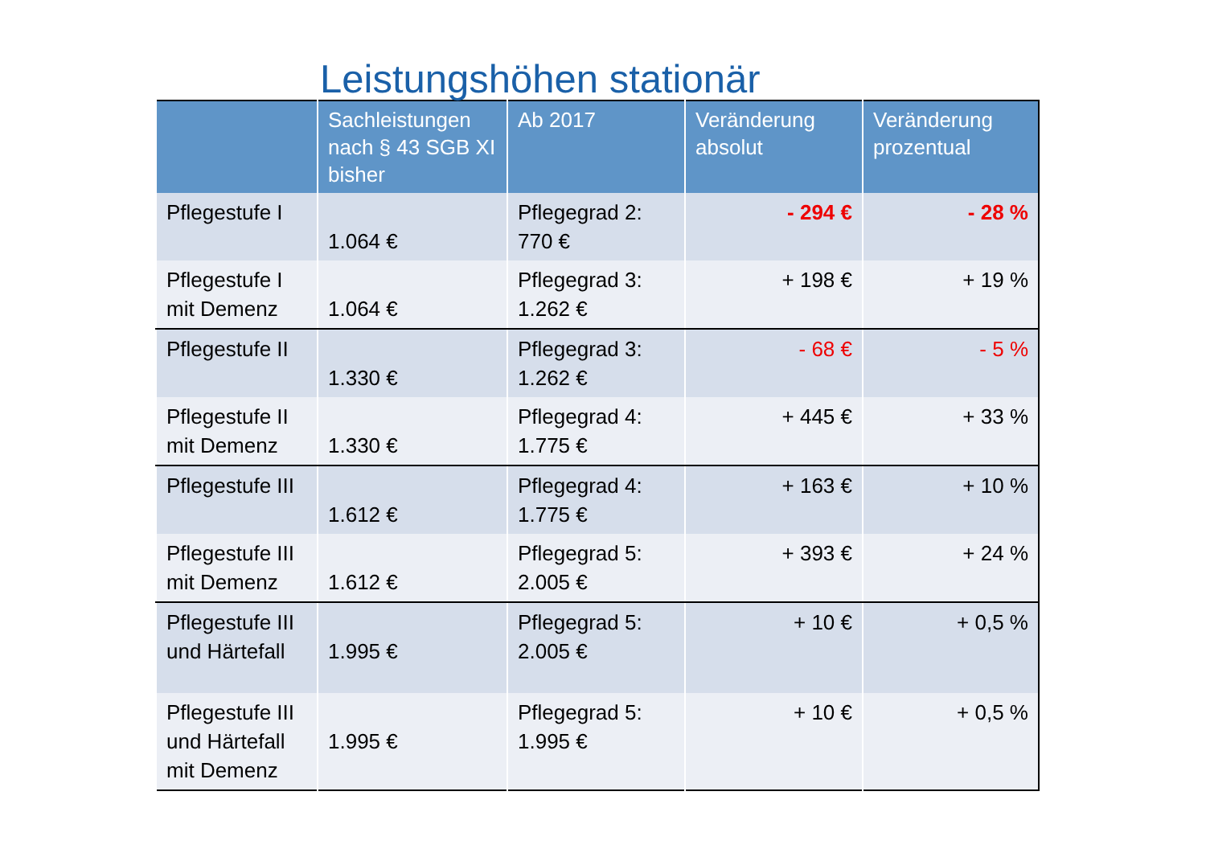Leistungshöhen stationär
| | Sachleistungen nach § 43 SGB XI bisher | Ab 2017 | Veränderung absolut | Veränderung prozentual |
| --- | --- | --- | --- | --- |
| Pflegestufe I | 1.064 € | Pflegegrad 2: 770 € | - 294 € | - 28 % |
| Pflegestufe I mit Demenz | 1.064 € | Pflegegrad 3: 1.262 € | + 198 € | + 19 % |
| Pflegestufe II | 1.330 € | Pflegegrad 3: 1.262 € | - 68 € | - 5 % |
| Pflegestufe II mit Demenz | 1.330 € | Pflegegrad 4: 1.775 € | + 445 € | + 33 % |
| Pflegestufe III | 1.612 € | Pflegegrad 4: 1.775 € | + 163 € | + 10 % |
| Pflegestufe III mit Demenz | 1.612 € | Pflegegrad 5: 2.005 € | + 393 € | + 24 % |
| Pflegestufe III und Härtefall | 1.995 € | Pflegegrad 5: 2.005 € | + 10 € | + 0,5 % |
| Pflegestufe III und Härtefall mit Demenz | 1.995 € | Pflegegrad 5: 1.995 € | + 10 € | + 0,5 % |